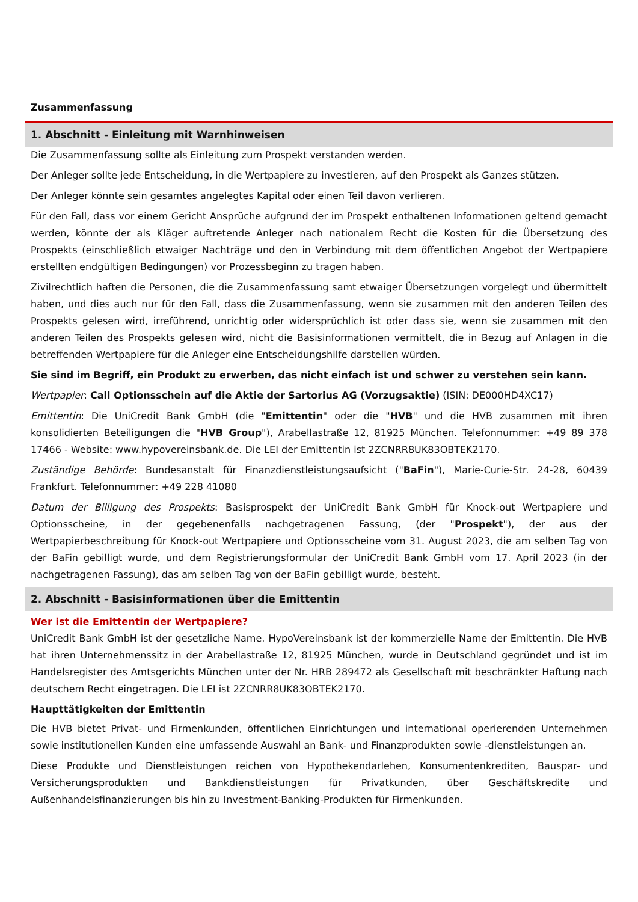Zusammenfassung
1. Abschnitt - Einleitung mit Warnhinweisen
Die Zusammenfassung sollte als Einleitung zum Prospekt verstanden werden.
Der Anleger sollte jede Entscheidung, in die Wertpapiere zu investieren, auf den Prospekt als Ganzes stützen.
Der Anleger könnte sein gesamtes angelegtes Kapital oder einen Teil davon verlieren.
Für den Fall, dass vor einem Gericht Ansprüche aufgrund der im Prospekt enthaltenen Informationen geltend gemacht werden, könnte der als Kläger auftretende Anleger nach nationalem Recht die Kosten für die Übersetzung des Prospekts (einschließlich etwaiger Nachträge und den in Verbindung mit dem öffentlichen Angebot der Wertpapiere erstellten endgültigen Bedingungen) vor Prozessbeginn zu tragen haben.
Zivilrechtlich haften die Personen, die die Zusammenfassung samt etwaiger Übersetzungen vorgelegt und übermittelt haben, und dies auch nur für den Fall, dass die Zusammenfassung, wenn sie zusammen mit den anderen Teilen des Prospekts gelesen wird, irreführend, unrichtig oder widersprüchlich ist oder dass sie, wenn sie zusammen mit den anderen Teilen des Prospekts gelesen wird, nicht die Basisinformationen vermittelt, die in Bezug auf Anlagen in die betreffenden Wertpapiere für die Anleger eine Entscheidungshilfe darstellen würden.
Sie sind im Begriff, ein Produkt zu erwerben, das nicht einfach ist und schwer zu verstehen sein kann.
Wertpapier: Call Optionsschein auf die Aktie der Sartorius AG (Vorzugsaktie) (ISIN: DE000HD4XC17)
Emittentin: Die UniCredit Bank GmbH (die "Emittentin" oder die "HVB" und die HVB zusammen mit ihren konsolidierten Beteiligungen die "HVB Group"), Arabellastraße 12, 81925 München. Telefonnummer: +49 89 378 17466 - Website: www.hypovereinsbank.de. Die LEI der Emittentin ist 2ZCNRR8UK83OBTEK2170.
Zuständige Behörde: Bundesanstalt für Finanzdienstleistungsaufsicht ("BaFin"), Marie-Curie-Str. 24-28, 60439 Frankfurt. Telefonnummer: +49 228 41080
Datum der Billigung des Prospekts: Basisprospekt der UniCredit Bank GmbH für Knock-out Wertpapiere und Optionsscheine, in der gegebenenfalls nachgetragenen Fassung, (der "Prospekt"), der aus der Wertpapierbeschreibung für Knock-out Wertpapiere und Optionsscheine vom 31. August 2023, die am selben Tag von der BaFin gebilligt wurde, und dem Registrierungsformular der UniCredit Bank GmbH vom 17. April 2023 (in der nachgetragenen Fassung), das am selben Tag von der BaFin gebilligt wurde, besteht.
2. Abschnitt - Basisinformationen über die Emittentin
Wer ist die Emittentin der Wertpapiere?
UniCredit Bank GmbH ist der gesetzliche Name. HypoVereinsbank ist der kommerzielle Name der Emittentin. Die HVB hat ihren Unternehmenssitz in der Arabellastraße 12, 81925 München, wurde in Deutschland gegründet und ist im Handelsregister des Amtsgerichts München unter der Nr. HRB 289472 als Gesellschaft mit beschränkter Haftung nach deutschem Recht eingetragen. Die LEI ist 2ZCNRR8UK83OBTEK2170.
Haupttätigkeiten der Emittentin
Die HVB bietet Privat- und Firmenkunden, öffentlichen Einrichtungen und international operierenden Unternehmen sowie institutionellen Kunden eine umfassende Auswahl an Bank- und Finanzprodukten sowie -dienstleistungen an.
Diese Produkte und Dienstleistungen reichen von Hypothekendarlehen, Konsumentenkrediten, Bauspar- und Versicherungsprodukten und Bankdienstleistungen für Privatkunden, über Geschäftskredite und Außenhandelsfinanzierungen bis hin zu Investment-Banking-Produkten für Firmenkunden.